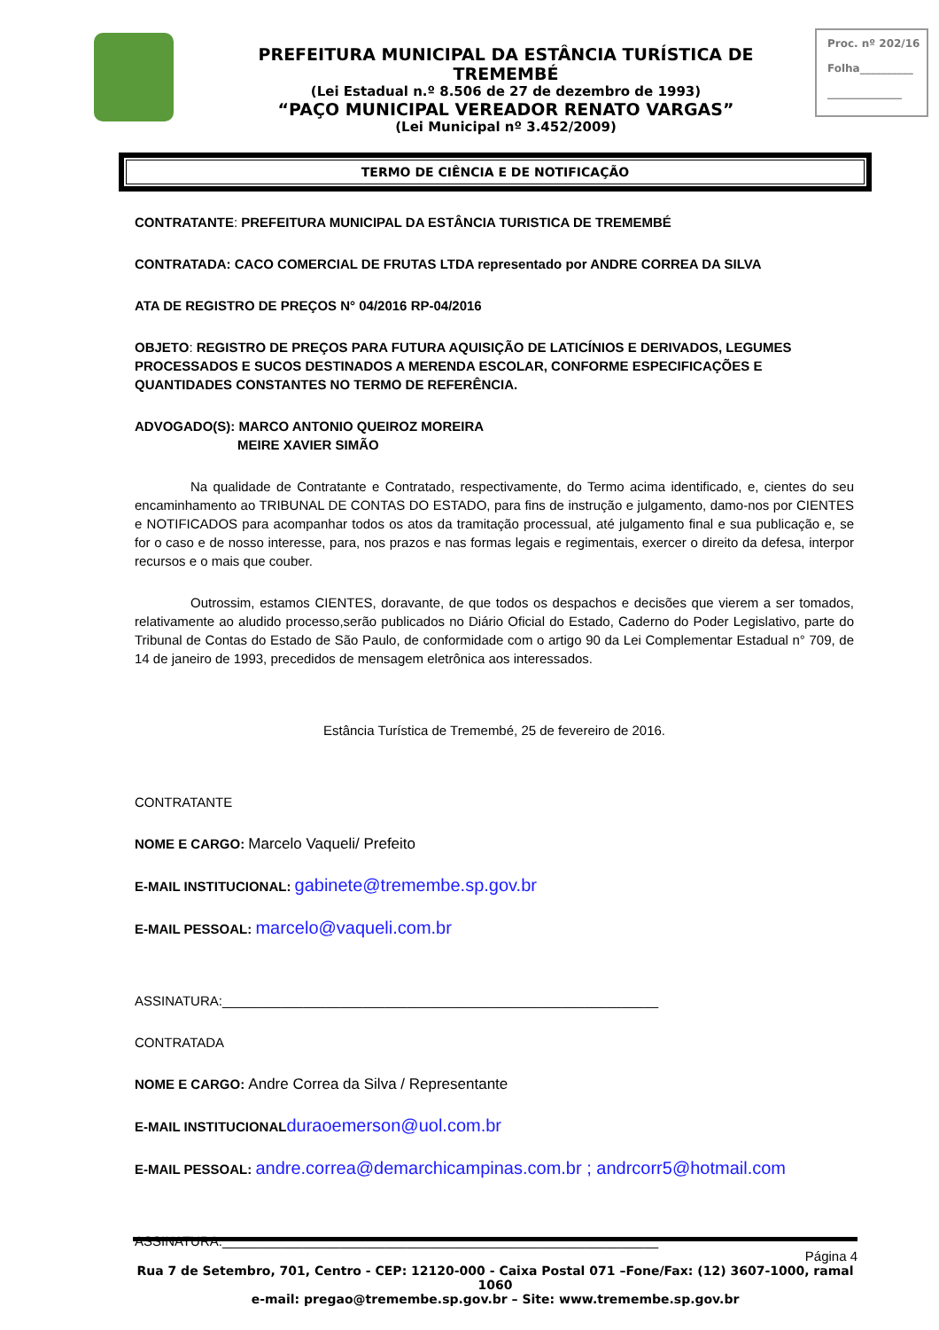PREFEITURA MUNICIPAL DA ESTÂNCIA TURÍSTICA DE TREMEMBÉ
(Lei Estadual n.º 8.506 de 27 de dezembro de 1993)
“PAÇO MUNICIPAL VEREADOR RENATO VARGAS”
(Lei Municipal nº 3.452/2009)
Proc. nº 202/16
Folha__________
______________
TERMO DE CIÊNCIA E DE NOTIFICAÇÃO
CONTRATANTE: PREFEITURA MUNICIPAL DA ESTÂNCIA TURISTICA DE TREMEMBÉ
CONTRATADA: CACO COMERCIAL DE FRUTAS LTDA representado por ANDRE CORREA DA SILVA
ATA DE REGISTRO DE PREÇOS N° 04/2016 RP-04/2016
OBJETO: REGISTRO DE PREÇOS PARA FUTURA AQUISIÇÃO DE LATICÍNIOS E DERIVADOS, LEGUMES PROCESSADOS E SUCOS DESTINADOS A MERENDA ESCOLAR, CONFORME ESPECIFICAÇÕES E QUANTIDADES CONSTANTES NO TERMO DE REFERÊNCIA.
ADVOGADO(S): MARCO ANTONIO QUEIROZ MOREIRA
MEIRE XAVIER SIMÃO
Na qualidade de Contratante e Contratado, respectivamente, do Termo acima identificado, e, cientes do seu encaminhamento ao TRIBUNAL DE CONTAS DO ESTADO, para fins de instrução e julgamento, damo-nos por CIENTES e NOTIFICADOS para acompanhar todos os atos da tramitação processual, até julgamento final e sua publicação e, se for o caso e de nosso interesse, para, nos prazos e nas formas legais e regimentais, exercer o direito da defesa, interpor recursos e o mais que couber.
Outrossim, estamos CIENTES, doravante, de que todos os despachos e decisões que vierem a ser tomados, relativamente ao aludido processo,serão publicados no Diário Oficial do Estado, Caderno do Poder Legislativo, parte do Tribunal de Contas do Estado de São Paulo, de conformidade com o artigo 90 da Lei Complementar Estadual n° 709, de 14 de janeiro de 1993, precedidos de mensagem eletrônica aos interessados.
Estância Turística de Tremembé, 25 de fevereiro de 2016.
CONTRATANTE
NOME E CARGO: Marcelo Vaqueli/ Prefeito
E-MAIL INSTITUCIONAL: gabinete@tremembe.sp.gov.br
E-MAIL PESSOAL: marcelo@vaqueli.com.br
ASSINATURA:___________________________________________________________
CONTRATADA
NOME E CARGO: Andre Correa da Silva / Representante
E-MAIL INSTITUCIONAL duraoemerson@uol.com.br
E-MAIL PESSOAL: andre.correa@demarchicampinas.com.br ; andrcorr5@hotmail.com
ASSINATURA:___________________________________________________________
Página 4
Rua 7 de Setembro, 701, Centro - CEP: 12120-000 - Caixa Postal 071 –Fone/Fax: (12) 3607-1000, ramal 1060
e-mail: pregao@tremembe.sp.gov.br – Site: www.tremembe.sp.gov.br